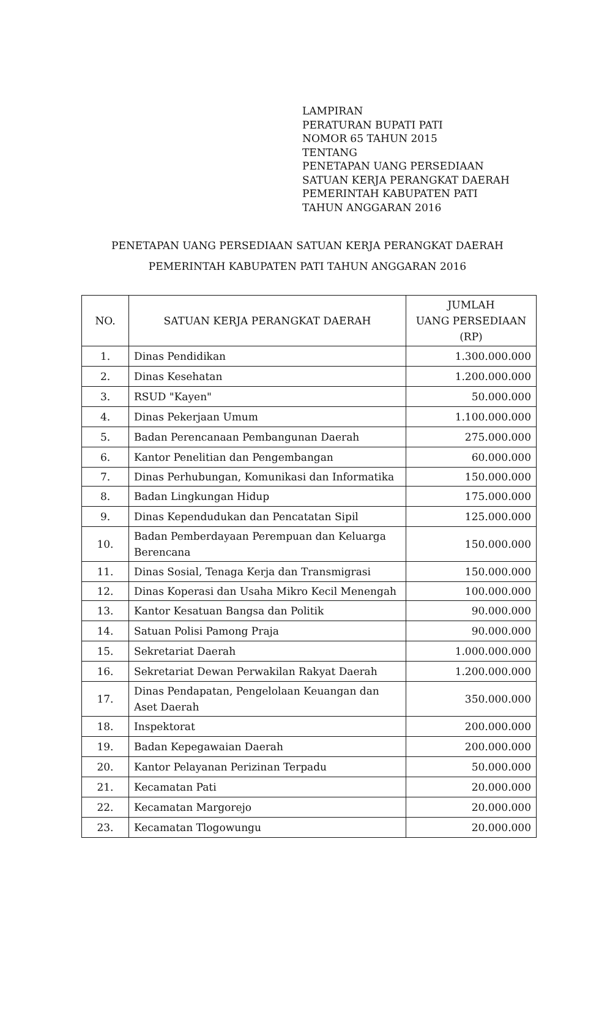LAMPIRAN
PERATURAN BUPATI PATI
NOMOR 65 TAHUN 2015
TENTANG
PENETAPAN UANG PERSEDIAAN
SATUAN KERJA PERANGKAT DAERAH
PEMERINTAH KABUPATEN PATI
TAHUN ANGGARAN 2016
PENETAPAN UANG PERSEDIAAN SATUAN KERJA PERANGKAT DAERAH
PEMERINTAH KABUPATEN PATI TAHUN ANGGARAN 2016
| NO. | SATUAN KERJA PERANGKAT DAERAH | JUMLAH UANG PERSEDIAAN (RP) |
| --- | --- | --- |
| 1. | Dinas Pendidikan | 1.300.000.000 |
| 2. | Dinas Kesehatan | 1.200.000.000 |
| 3. | RSUD "Kayen" | 50.000.000 |
| 4. | Dinas Pekerjaan Umum | 1.100.000.000 |
| 5. | Badan Perencanaan Pembangunan Daerah | 275.000.000 |
| 6. | Kantor Penelitian dan Pengembangan | 60.000.000 |
| 7. | Dinas Perhubungan, Komunikasi dan Informatika | 150.000.000 |
| 8. | Badan Lingkungan Hidup | 175.000.000 |
| 9. | Dinas Kependudukan dan Pencatatan Sipil | 125.000.000 |
| 10. | Badan Pemberdayaan Perempuan dan Keluarga Berencana | 150.000.000 |
| 11. | Dinas Sosial, Tenaga Kerja dan Transmigrasi | 150.000.000 |
| 12. | Dinas Koperasi dan Usaha Mikro Kecil Menengah | 100.000.000 |
| 13. | Kantor Kesatuan Bangsa dan Politik | 90.000.000 |
| 14. | Satuan Polisi Pamong Praja | 90.000.000 |
| 15. | Sekretariat Daerah | 1.000.000.000 |
| 16. | Sekretariat Dewan Perwakilan Rakyat Daerah | 1.200.000.000 |
| 17. | Dinas Pendapatan, Pengelolaan Keuangan dan Aset Daerah | 350.000.000 |
| 18. | Inspektorat | 200.000.000 |
| 19. | Badan Kepegawaian Daerah | 200.000.000 |
| 20. | Kantor Pelayanan Perizinan Terpadu | 50.000.000 |
| 21. | Kecamatan Pati | 20.000.000 |
| 22. | Kecamatan Margorejo | 20.000.000 |
| 23. | Kecamatan Tlogowungu | 20.000.000 |